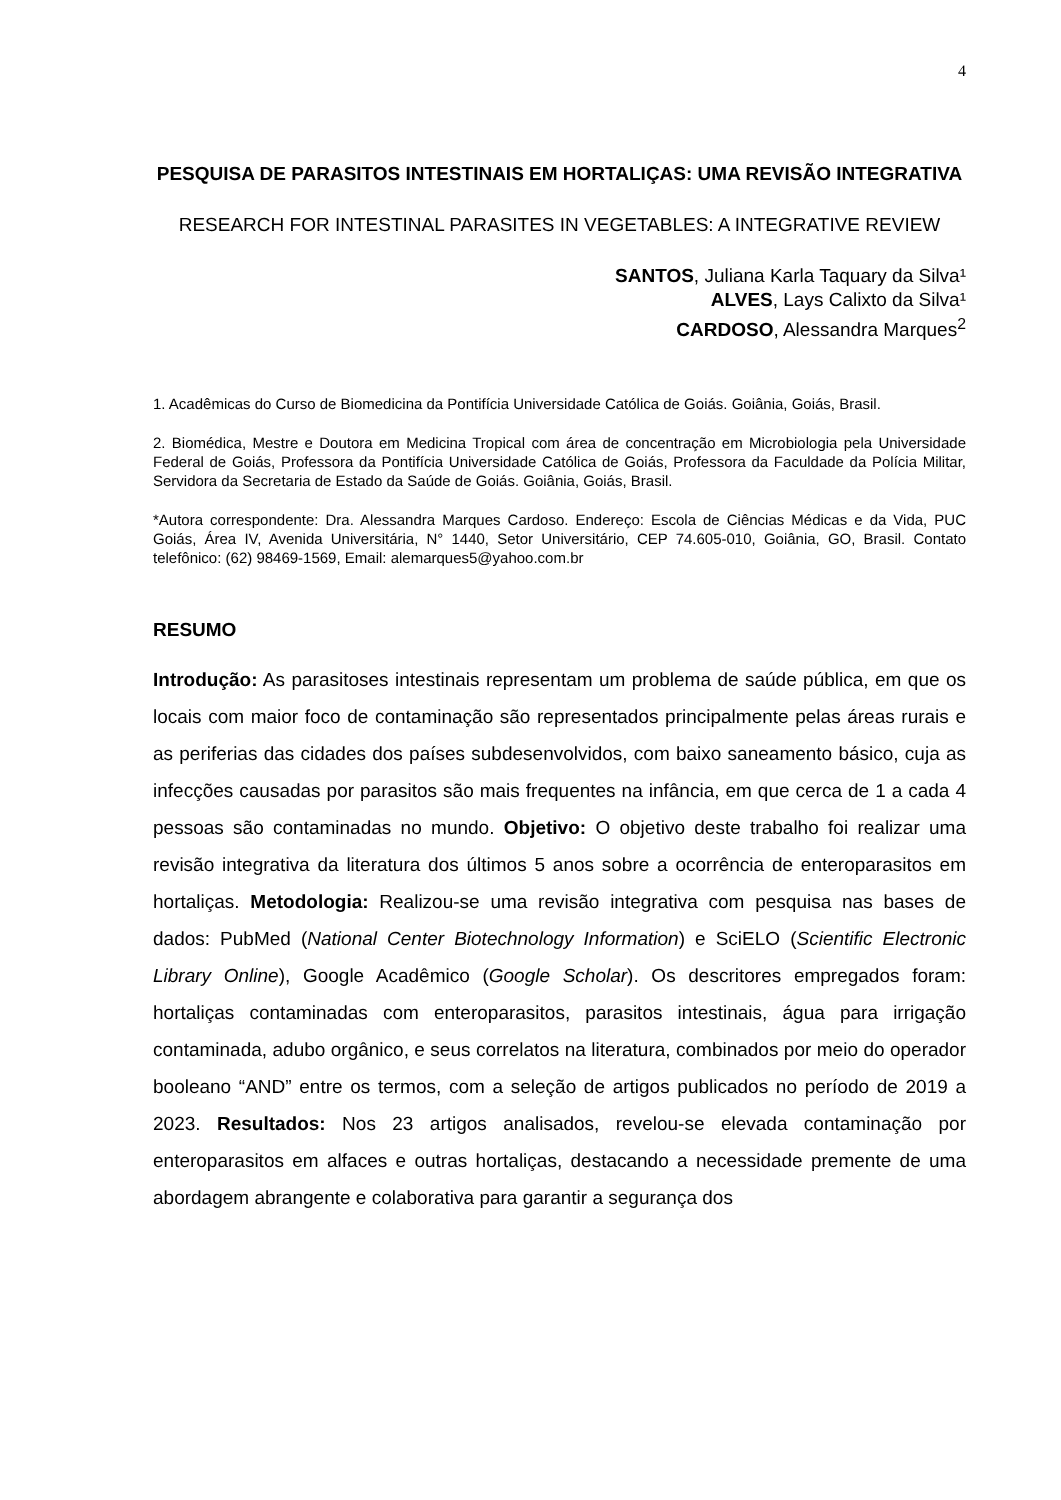4
PESQUISA DE PARASITOS INTESTINAIS EM HORTALIÇAS: UMA REVISÃO INTEGRATIVA
RESEARCH FOR INTESTINAL PARASITES IN VEGETABLES: A INTEGRATIVE REVIEW
SANTOS, Juliana Karla Taquary da Silva¹
ALVES, Lays Calixto da Silva¹
CARDOSO, Alessandra Marques<sup>2</sup>
1. Acadêmicas do Curso de Biomedicina da Pontifícia Universidade Católica de Goiás. Goiânia, Goiás, Brasil.
2. Biomédica, Mestre e Doutora em Medicina Tropical com área de concentração em Microbiologia pela Universidade Federal de Goiás, Professora da Pontifícia Universidade Católica de Goiás, Professora da Faculdade da Polícia Militar, Servidora da Secretaria de Estado da Saúde de Goiás. Goiânia, Goiás, Brasil.
*Autora correspondente: Dra. Alessandra Marques Cardoso. Endereço: Escola de Ciências Médicas e da Vida, PUC Goiás, Área IV, Avenida Universitária, N° 1440, Setor Universitário, CEP 74.605-010, Goiânia, GO, Brasil. Contato telefônico: (62) 98469-1569, Email: alemarques5@yahoo.com.br
RESUMO
Introdução: As parasitoses intestinais representam um problema de saúde pública, em que os locais com maior foco de contaminação são representados principalmente pelas áreas rurais e as periferias das cidades dos países subdesenvolvidos, com baixo saneamento básico, cuja as infecções causadas por parasitos são mais frequentes na infância, em que cerca de 1 a cada 4 pessoas são contaminadas no mundo. Objetivo: O objetivo deste trabalho foi realizar uma revisão integrativa da literatura dos últimos 5 anos sobre a ocorrência de enteroparasitos em hortaliças. Metodologia: Realizou-se uma revisão integrativa com pesquisa nas bases de dados: PubMed (National Center Biotechnology Information) e SciELO (Scientific Electronic Library Online), Google Acadêmico (Google Scholar). Os descritores empregados foram: hortaliças contaminadas com enteroparasitos, parasitos intestinais, água para irrigação contaminada, adubo orgânico, e seus correlatos na literatura, combinados por meio do operador booleano “AND” entre os termos, com a seleção de artigos publicados no período de 2019 a 2023. Resultados: Nos 23 artigos analisados, revelou-se elevada contaminação por enteroparasitos em alfaces e outras hortaliças, destacando a necessidade premente de uma abordagem abrangente e colaborativa para garantir a segurança dos